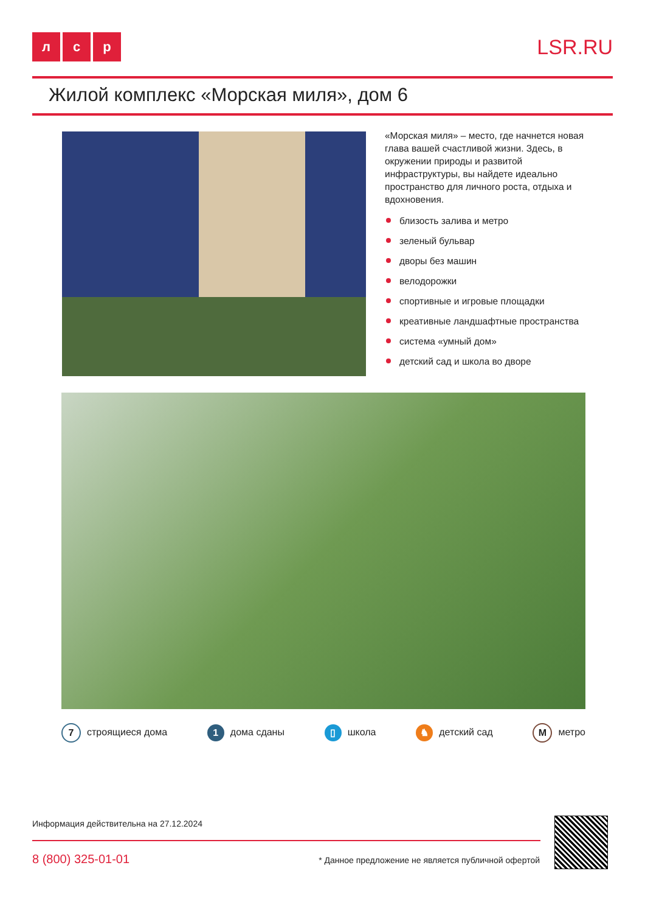л с р LSR.RU
Жилой комплекс «Морская миля», дом 6
«Морская миля» – место, где начнется новая глава вашей счастливой жизни. Здесь, в окружении природы и развитой инфраструктуры, вы найдете идеально пространство для личного роста, отдыха и вдохновения.
близость залива и метро
зеленый бульвар
дворы без машин
велодорожки
спортивные и игровые площадки
креативные ландшафтные пространства
система «умный дом»
детский сад и школа во дворе
7 строящиеся дома
1 дома сданы
▯ школа
♞ детский сад
Мметро
Информация действительна на 27.12.2024
8 (800) 325-01-01
* Данное предложение не является публичной офертой